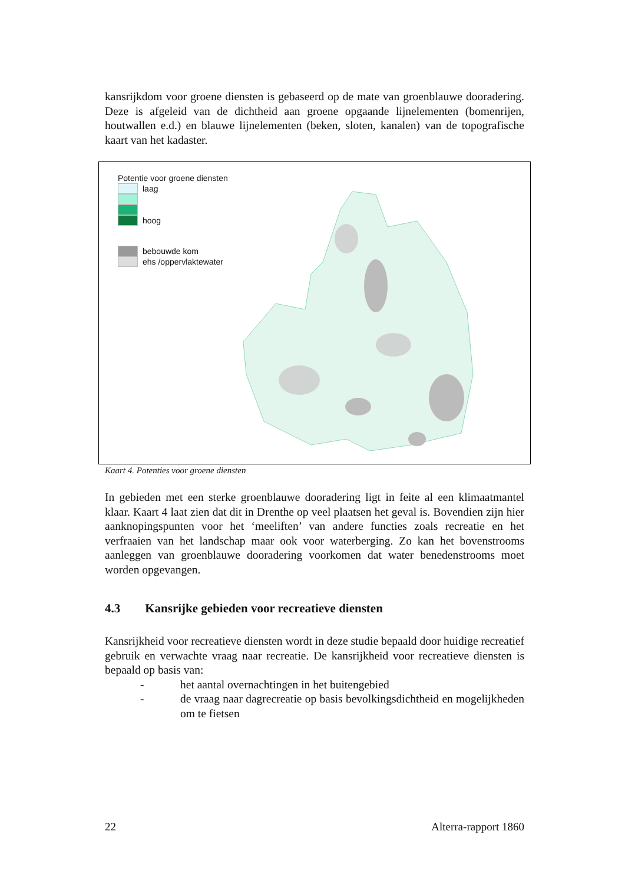kansrijkdom voor groene diensten is gebaseerd op de mate van groenblauwe dooradering. Deze is afgeleid van de dichtheid aan groene opgaande lijnelementen (bomenrijen, houtwallen e.d.) en blauwe lijnelementen (beken, sloten, kanalen) van de topografische kaart van het kadaster.
Potentie voor groene diensten
laag
hoog
bebouwde kom
ehs /oppervlaktewater
Kaart 4. Potenties voor groene diensten
In gebieden met een sterke groenblauwe dooradering ligt in feite al een klimaatmantel klaar. Kaart 4 laat zien dat dit in Drenthe op veel plaatsen het geval is. Bovendien zijn hier aanknopingspunten voor het ‘meeliften’ van andere functies zoals recreatie en het verfraaien van het landschap maar ook voor waterberging. Zo kan het bovenstrooms aanleggen van groenblauwe dooradering voorkomen dat water benedenstrooms moet worden opgevangen.
4.3 Kansrijke gebieden voor recreatieve diensten
Kansrijkheid voor recreatieve diensten wordt in deze studie bepaald door huidige recreatief gebruik en verwachte vraag naar recreatie. De kansrijkheid voor recreatieve diensten is bepaald op basis van:
- het aantal overnachtingen in het buitengebied
- de vraag naar dagrecreatie op basis bevolkingsdichtheid en mogelijkheden om te fietsen
22 Alterra-rapport 1860